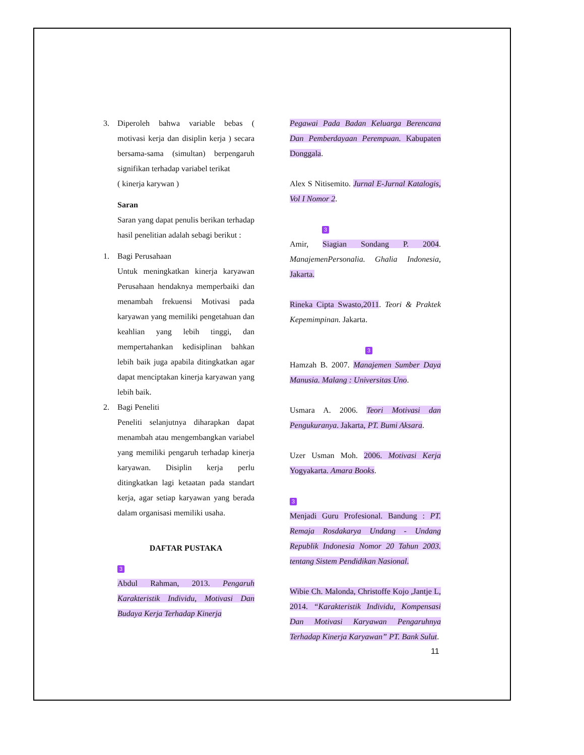3. Diperoleh bahwa variable bebas ( motivasi kerja dan disiplin kerja ) secara bersama-sama (simultan) berpengaruh signifikan terhadap variabel terikat
( kinerja karywan )
Saran
Saran yang dapat penulis berikan terhadap hasil penelitian adalah sebagi berikut :
1. Bagi Perusahaan
Untuk meningkatkan kinerja karyawan Perusahaan hendaknya memperbaiki dan menambah frekuensi Motivasi pada karyawan yang memiliki pengetahuan dan keahlian yang lebih tinggi, dan mempertahankan kedisiplinan bahkan lebih baik juga apabila ditingkatkan agar dapat menciptakan kinerja karyawan yang lebih baik.
2. Bagi Peneliti
Peneliti selanjutnya diharapkan dapat menambah atau mengembangkan variabel yang memiliki pengaruh terhadap kinerja karyawan. Disiplin kerja perlu ditingkatkan lagi ketaatan pada standart kerja, agar setiap karyawan yang berada dalam organisasi memiliki usaha.
DAFTAR PUSTAKA
3
Abdul Rahman, 2013. Pengaruh Karakteristik Individu, Motivasi Dan Budaya Kerja Terhadap Kinerja
Pegawai Pada Badan Keluarga Berencana Dan Pemberdayaan Perempuan. Kabupaten Donggala.
Alex S Nitisemito. Jurnal E-Jurnal Katalogis, Vol I Nomor 2.
3
Amir, Siagian Sondang P. 2004. ManajemenPersonalia. Ghalia Indonesia, Jakarta.
Rineka Cipta Swasto,2011. Teori & Praktek Kepemimpinan. Jakarta.
3
Hamzah B. 2007. Manajemen Sumber Daya Manusia. Malang : Universitas Uno.
Usmara A. 2006. Teori Motivasi dan Pengukuranya. Jakarta, PT. Bumi Aksara.
Uzer Usman Moh. 2006. Motivasi Kerja Yogyakarta. Amara Books.
3
Menjadi Guru Profesional. Bandung : PT. Remaja Rosdakarya Undang - Undang Republik Indonesia Nomor 20 Tahun 2003. tentang Sistem Pendidikan Nasional.
Wibie Ch. Malonda, Christoffe Kojo ,Jantje L, 2014. “Karakteristik Individu, Kompensasi Dan Motivasi Karyawan Pengaruhnya Terhadap Kinerja Karyawan” PT. Bank Sulut.
11